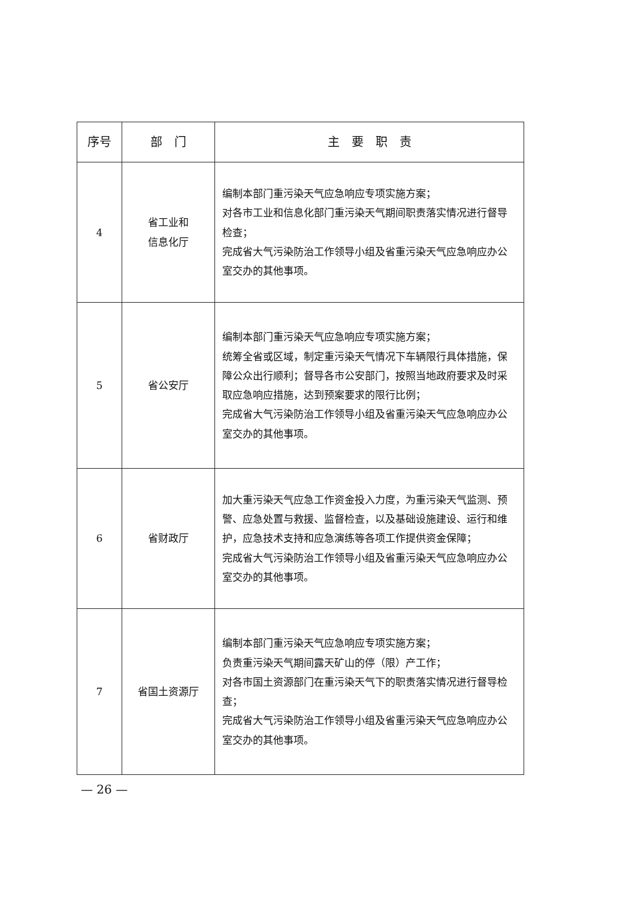| 序号 | 部 门 | 主 要 职 责 |
| --- | --- | --- |
| 4 | 省工业和 信息化厅 | 编制本部门重污染天气应急响应专项实施方案； 对各市工业和信息化部门重污染天气期间职责落实情况进行督导检查； 完成省大气污染防治工作领导小组及省重污染天气应急响应办公室交办的其他事项。 |
| 5 | 省公安厅 | 编制本部门重污染天气应急响应专项实施方案； 统筹全省或区域，制定重污染天气情况下车辆限行具体措施，保障公众出行顺利；督导各市公安部门，按照当地政府要求及时采取应急响应措施，达到预案要求的限行比例； 完成省大气污染防治工作领导小组及省重污染天气应急响应办公室交办的其他事项。 |
| 6 | 省财政厅 | 加大重污染天气应急工作资金投入力度，为重污染天气监测、预警、应急处置与救援、监督检查，以及基础设施建设、运行和维护，应急技术支持和应急演练等各项工作提供资金保障； 完成省大气污染防治工作领导小组及省重污染天气应急响应办公室交办的其他事项。 |
| 7 | 省国土资源厅 | 编制本部门重污染天气应急响应专项实施方案； 负责重污染天气期间露天矿山的停（限）产工作； 对各市国土资源部门在重污染天气下的职责落实情况进行督导检查； 完成省大气污染防治工作领导小组及省重污染天气应急响应办公室交办的其他事项。 |
— 26 —